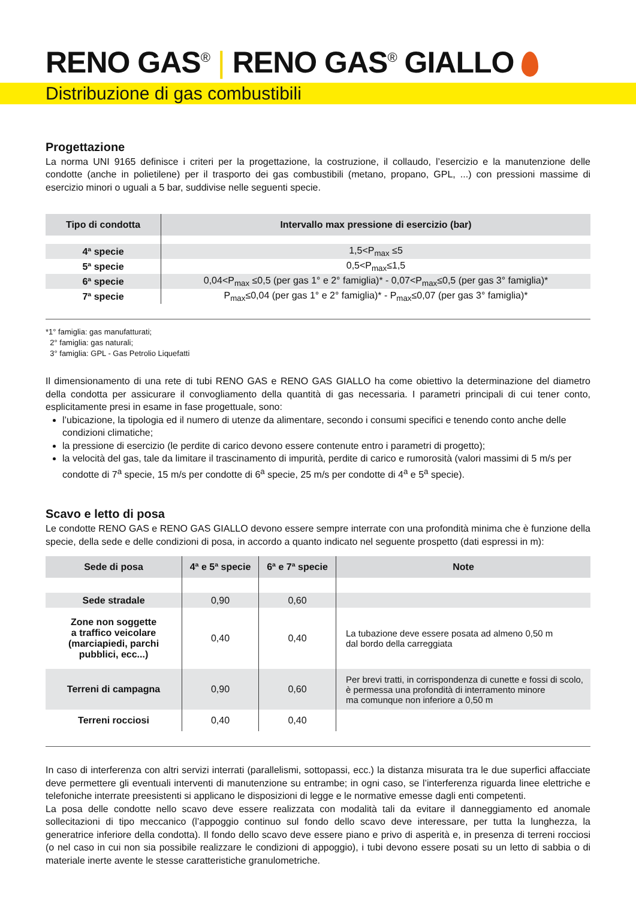RENO GAS<sup>®</sup> | RENO GAS<sup>®</sup> GIALLO
Distribuzione di gas combustibili
Progettazione
La norma UNI 9165 definisce i criteri per la progettazione, la costruzione, il collaudo, l’esercizio e la manutenzione delle condotte (anche in polietilene) per il trasporto dei gas combustibili (metano, propano, GPL, ...) con pressioni massime di esercizio minori o uguali a 5 bar, suddivise nelle seguenti specie.
| Tipo di condotta | Intervallo max pressione di esercizio (bar) |
| --- | --- |
| 4ª specie | 1,5<P<sub>max</sub> ≤5 |
| 5ª specie | 0,5<P<sub>max</sub>≤1,5 |
| 6ª specie | 0,04<P<sub>max</sub> ≤0,5 (per gas 1° e 2° famiglia)* - 0,07<P<sub>max</sub>≤0,5 (per gas 3° famiglia)* |
| 7ª specie | P<sub>max</sub>≤0,04 (per gas 1° e 2° famiglia)* - P<sub>max</sub>≤0,07 (per gas 3° famiglia)* |
*1° famiglia: gas manufatturati;
2° famiglia: gas naturali;
3° famiglia: GPL - Gas Petrolio Liquefatti
Il dimensionamento di una rete di tubi RENO GAS e RENO GAS GIALLO ha come obiettivo la determinazione del diametro della condotta per assicurare il convogliamento della quantità di gas necessaria. I parametri principali di cui tener conto, esplicitamente presi in esame in fase progettuale, sono:
l’ubicazione, la tipologia ed il numero di utenze da alimentare, secondo i consumi specifici e tenendo conto anche delle condizioni climatiche;
la pressione di esercizio (le perdite di carico devono essere contenute entro i parametri di progetto);
la velocità del gas, tale da limitare il trascinamento di impurità, perdite di carico e rumorosità (valori massimi di 5 m/s per condotte di 7<sup>a</sup> specie, 15 m/s per condotte di 6<sup>a</sup> specie, 25 m/s per condotte di 4<sup>a</sup> e 5<sup>a</sup> specie).
Scavo e letto di posa
Le condotte RENO GAS e RENO GAS GIALLO devono essere sempre interrate con una profondità minima che è funzione della specie, della sede e delle condizioni di posa, in accordo a quanto indicato nel seguente prospetto (dati espressi in m):
| Sede di posa | 4ª e 5ª specie | 6ª e 7ª specie | Note |
| --- | --- | --- | --- |
| Sede stradale | 0,90 | 0,60 | |
| Zone non soggette a traffico veicolare (marciapiedi, parchi pubblici, ecc...) | 0,40 | 0,40 | La tubazione deve essere posata ad almeno 0,50 m dal bordo della carreggiata |
| Terreni di campagna | 0,90 | 0,60 | Per brevi tratti, in corrispondenza di cunette e fossi di scolo, è permessa una profondità di interramento minore ma comunque non inferiore a 0,50 m |
| Terreni rocciosi | 0,40 | 0,40 | |
In caso di interferenza con altri servizi interrati (parallelismi, sottopassi, ecc.) la distanza misurata tra le due superfici affacciate deve permettere gli eventuali interventi di manutenzione su entrambe; in ogni caso, se l’interferenza riguarda linee elettriche e telefoniche interrate preesistenti si applicano le disposizioni di legge e le normative emesse dagli enti competenti.
La posa delle condotte nello scavo deve essere realizzata con modalità tali da evitare il danneggiamento ed anomale sollecitazioni di tipo meccanico (l’appoggio continuo sul fondo dello scavo deve interessare, per tutta la lunghezza, la generatrice inferiore della condotta). Il fondo dello scavo deve essere piano e privo di asperità e, in presenza di terreni rocciosi (o nel caso in cui non sia possibile realizzare le condizioni di appoggio), i tubi devono essere posati su un letto di sabbia o di materiale inerte avente le stesse caratteristiche granulometriche.